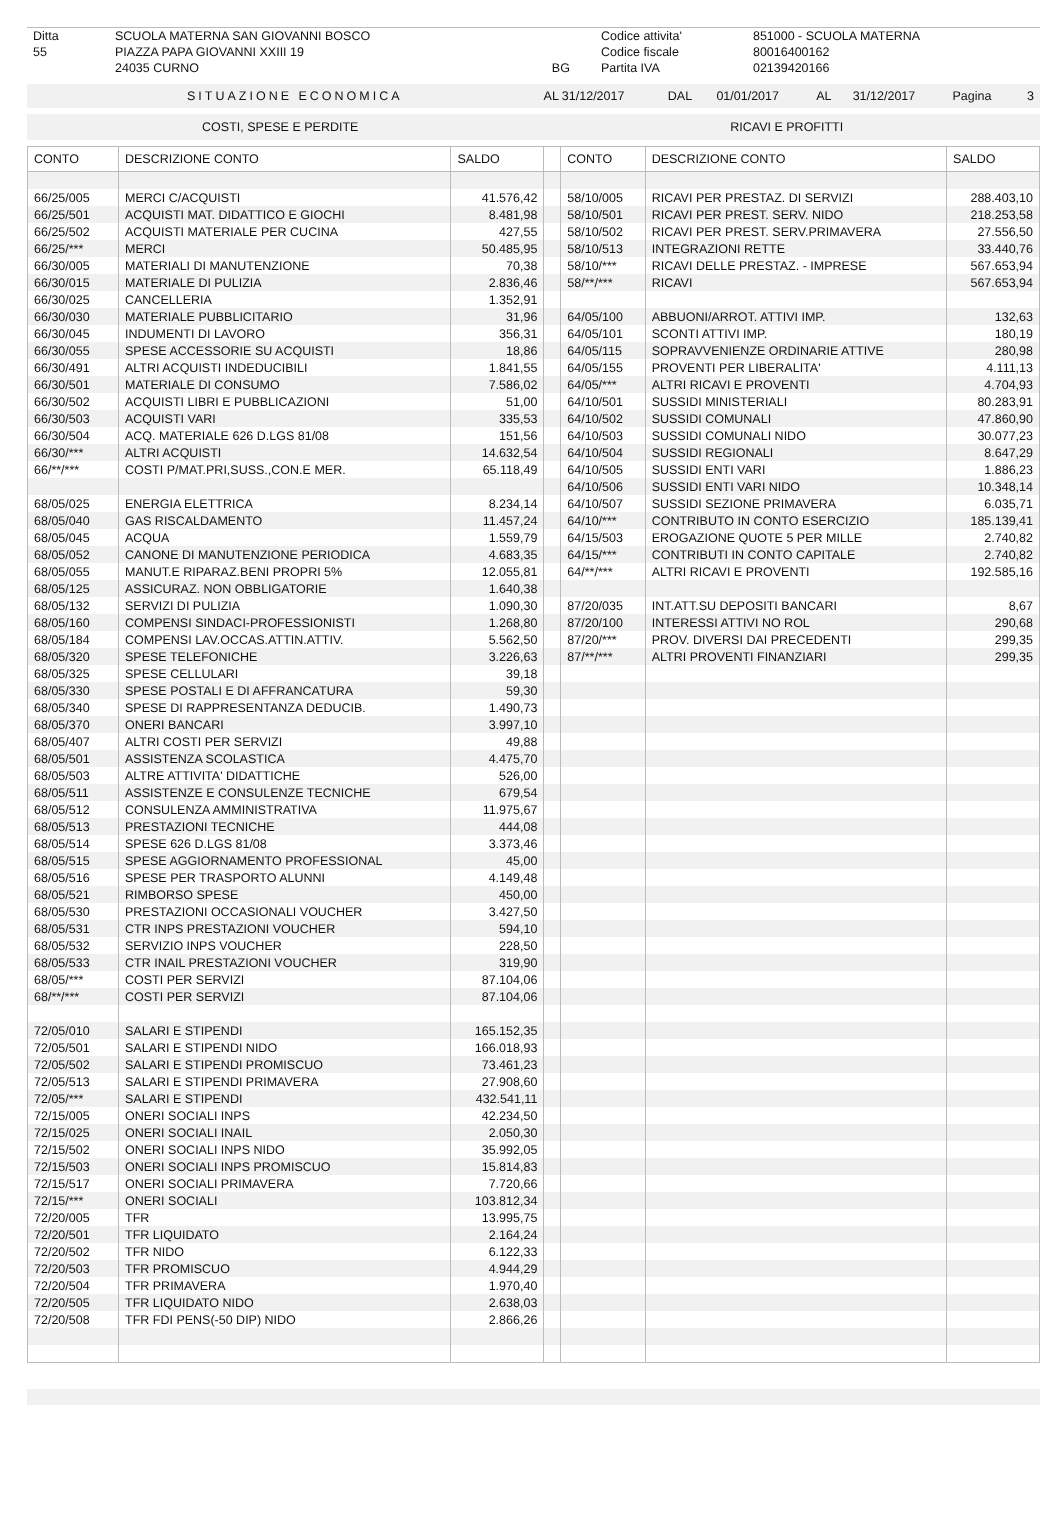| Ditta | SCUOLA MATERNA SAN GIOVANNI BOSCO | | Codice attivita' | 851000 - SCUOLA MATERNA |
| 55 | PIAZZA PAPA GIOVANNI XXIII 19 | | Codice fiscale | 80016400162 |
| | 24035 CURNO | BG | Partita IVA | 02139420166 |
| SITUAZIONE ECONOMICA | AL 31/12/2017 | DAL | 01/01/2017 | AL | 31/12/2017 | Pagina | 3 |
| COSTI, SPESE E PERDITE | RICAVI E PROFITTI |
| CONTO | DESCRIZIONE CONTO | SALDO | | CONTO | DESCRIZIONE CONTO | SALDO |
| --- | --- | --- | --- | --- | --- | --- |
| 66/25/005 | MERCI C/ACQUISTI | 41.576,42 | | 58/10/005 | RICAVI PER PRESTAZ. DI SERVIZI | 288.403,10 |
| 66/25/501 | ACQUISTI MAT. DIDATTICO E GIOCHI | 8.481,98 | | 58/10/501 | RICAVI PER PREST. SERV. NIDO | 218.253,58 |
| 66/25/502 | ACQUISTI MATERIALE PER CUCINA | 427,55 | | 58/10/502 | RICAVI PER PREST. SERV.PRIMAVERA | 27.556,50 |
| 66/25/*** | MERCI | 50.485,95 | | 58/10/513 | INTEGRAZIONI RETTE | 33.440,76 |
| 66/30/005 | MATERIALI DI MANUTENZIONE | 70,38 | | 58/10/*** | RICAVI DELLE PRESTAZ. - IMPRESE | 567.653,94 |
| 66/30/015 | MATERIALE DI PULIZIA | 2.836,46 | | 58/**/*** | RICAVI | 567.653,94 |
| 66/30/025 | CANCELLERIA | 1.352,91 | | | | |
| 66/30/030 | MATERIALE PUBBLICITARIO | 31,96 | | 64/05/100 | ABBUONI/ARROT. ATTIVI IMP. | 132,63 |
| 66/30/045 | INDUMENTI DI LAVORO | 356,31 | | 64/05/101 | SCONTI ATTIVI IMP. | 180,19 |
| 66/30/055 | SPESE ACCESSORIE SU ACQUISTI | 18,86 | | 64/05/115 | SOPRAVVENIENZE ORDINARIE ATTIVE | 280,98 |
| 66/30/491 | ALTRI ACQUISTI INDEDUCIBILI | 1.841,55 | | 64/05/155 | PROVENTI PER LIBERALITA' | 4.111,13 |
| 66/30/501 | MATERIALE DI CONSUMO | 7.586,02 | | 64/05/*** | ALTRI RICAVI E PROVENTI | 4.704,93 |
| 66/30/502 | ACQUISTI LIBRI E PUBBLICAZIONI | 51,00 | | 64/10/501 | SUSSIDI MINISTERIALI | 80.283,91 |
| 66/30/503 | ACQUISTI VARI | 335,53 | | 64/10/502 | SUSSIDI COMUNALI | 47.860,90 |
| 66/30/504 | ACQ. MATERIALE 626 D.LGS 81/08 | 151,56 | | 64/10/503 | SUSSIDI COMUNALI NIDO | 30.077,23 |
| 66/30/*** | ALTRI ACQUISTI | 14.632,54 | | 64/10/504 | SUSSIDI REGIONALI | 8.647,29 |
| 66/**/*** | COSTI P/MAT.PRI,SUSS.,CON.E MER. | 65.118,49 | | 64/10/505 | SUSSIDI ENTI VARI | 1.886,23 |
| | | | | 64/10/506 | SUSSIDI ENTI VARI NIDO | 10.348,14 |
| 68/05/025 | ENERGIA ELETTRICA | 8.234,14 | | 64/10/507 | SUSSIDI SEZIONE PRIMAVERA | 6.035,71 |
| 68/05/040 | GAS RISCALDAMENTO | 11.457,24 | | 64/10/*** | CONTRIBUTO IN CONTO ESERCIZIO | 185.139,41 |
| 68/05/045 | ACQUA | 1.559,79 | | 64/15/503 | EROGAZIONE QUOTE 5 PER MILLE | 2.740,82 |
| 68/05/052 | CANONE DI MANUTENZIONE PERIODICA | 4.683,35 | | 64/15/*** | CONTRIBUTI IN CONTO CAPITALE | 2.740,82 |
| 68/05/055 | MANUT.E RIPARAZ.BENI PROPRI 5% | 12.055,81 | | 64/**/*** | ALTRI RICAVI E PROVENTI | 192.585,16 |
| 68/05/125 | ASSICURAZ. NON OBBLIGATORIE | 1.640,38 | | | | |
| 68/05/132 | SERVIZI DI PULIZIA | 1.090,30 | | 87/20/035 | INT.ATT.SU DEPOSITI BANCARI | 8,67 |
| 68/05/160 | COMPENSI SINDACI-PROFESSIONISTI | 1.268,80 | | 87/20/100 | INTERESSI ATTIVI NO ROL | 290,68 |
| 68/05/184 | COMPENSI LAV.OCCAS.ATTIN.ATTIV. | 5.562,50 | | 87/20/*** | PROV. DIVERSI DAI PRECEDENTI | 299,35 |
| 68/05/320 | SPESE TELEFONICHE | 3.226,63 | | 87/**/*** | ALTRI PROVENTI FINANZIARI | 299,35 |
| 68/05/325 | SPESE CELLULARI | 39,18 | | | | |
| 68/05/330 | SPESE POSTALI E DI AFFRANCATURA | 59,30 | | | | |
| 68/05/340 | SPESE DI RAPPRESENTANZA DEDUCIB. | 1.490,73 | | | | |
| 68/05/370 | ONERI BANCARI | 3.997,10 | | | | |
| 68/05/407 | ALTRI COSTI PER SERVIZI | 49,88 | | | | |
| 68/05/501 | ASSISTENZA SCOLASTICA | 4.475,70 | | | | |
| 68/05/503 | ALTRE ATTIVITA' DIDATTICHE | 526,00 | | | | |
| 68/05/511 | ASSISTENZE E CONSULENZE TECNICHE | 679,54 | | | | |
| 68/05/512 | CONSULENZA AMMINISTRATIVA | 11.975,67 | | | | |
| 68/05/513 | PRESTAZIONI TECNICHE | 444,08 | | | | |
| 68/05/514 | SPESE 626 D.LGS 81/08 | 3.373,46 | | | | |
| 68/05/515 | SPESE AGGIORNAMENTO PROFESSIONAL | 45,00 | | | | |
| 68/05/516 | SPESE PER TRASPORTO ALUNNI | 4.149,48 | | | | |
| 68/05/521 | RIMBORSO SPESE | 450,00 | | | | |
| 68/05/530 | PRESTAZIONI OCCASIONALI VOUCHER | 3.427,50 | | | | |
| 68/05/531 | CTR INPS PRESTAZIONI VOUCHER | 594,10 | | | | |
| 68/05/532 | SERVIZIO INPS VOUCHER | 228,50 | | | | |
| 68/05/533 | CTR INAIL PRESTAZIONI VOUCHER | 319,90 | | | | |
| 68/05/*** | COSTI PER SERVIZI | 87.104,06 | | | | |
| 68/**/*** | COSTI PER SERVIZI | 87.104,06 | | | | |
| 72/05/010 | SALARI E STIPENDI | 165.152,35 | | | | |
| 72/05/501 | SALARI E STIPENDI NIDO | 166.018,93 | | | | |
| 72/05/502 | SALARI E STIPENDI PROMISCUO | 73.461,23 | | | | |
| 72/05/513 | SALARI E STIPENDI PRIMAVERA | 27.908,60 | | | | |
| 72/05/*** | SALARI E STIPENDI | 432.541,11 | | | | |
| 72/15/005 | ONERI SOCIALI INPS | 42.234,50 | | | | |
| 72/15/025 | ONERI SOCIALI INAIL | 2.050,30 | | | | |
| 72/15/502 | ONERI SOCIALI INPS NIDO | 35.992,05 | | | | |
| 72/15/503 | ONERI SOCIALI INPS PROMISCUO | 15.814,83 | | | | |
| 72/15/517 | ONERI SOCIALI PRIMAVERA | 7.720,66 | | | | |
| 72/15/*** | ONERI SOCIALI | 103.812,34 | | | | |
| 72/20/005 | TFR | 13.995,75 | | | | |
| 72/20/501 | TFR LIQUIDATO | 2.164,24 | | | | |
| 72/20/502 | TFR NIDO | 6.122,33 | | | | |
| 72/20/503 | TFR PROMISCUO | 4.944,29 | | | | |
| 72/20/504 | TFR PRIMAVERA | 1.970,40 | | | | |
| 72/20/505 | TFR LIQUIDATO NIDO | 2.638,03 | | | | |
| 72/20/508 | TFR FDI PENS(-50 DIP) NIDO | 2.866,26 | | | | |